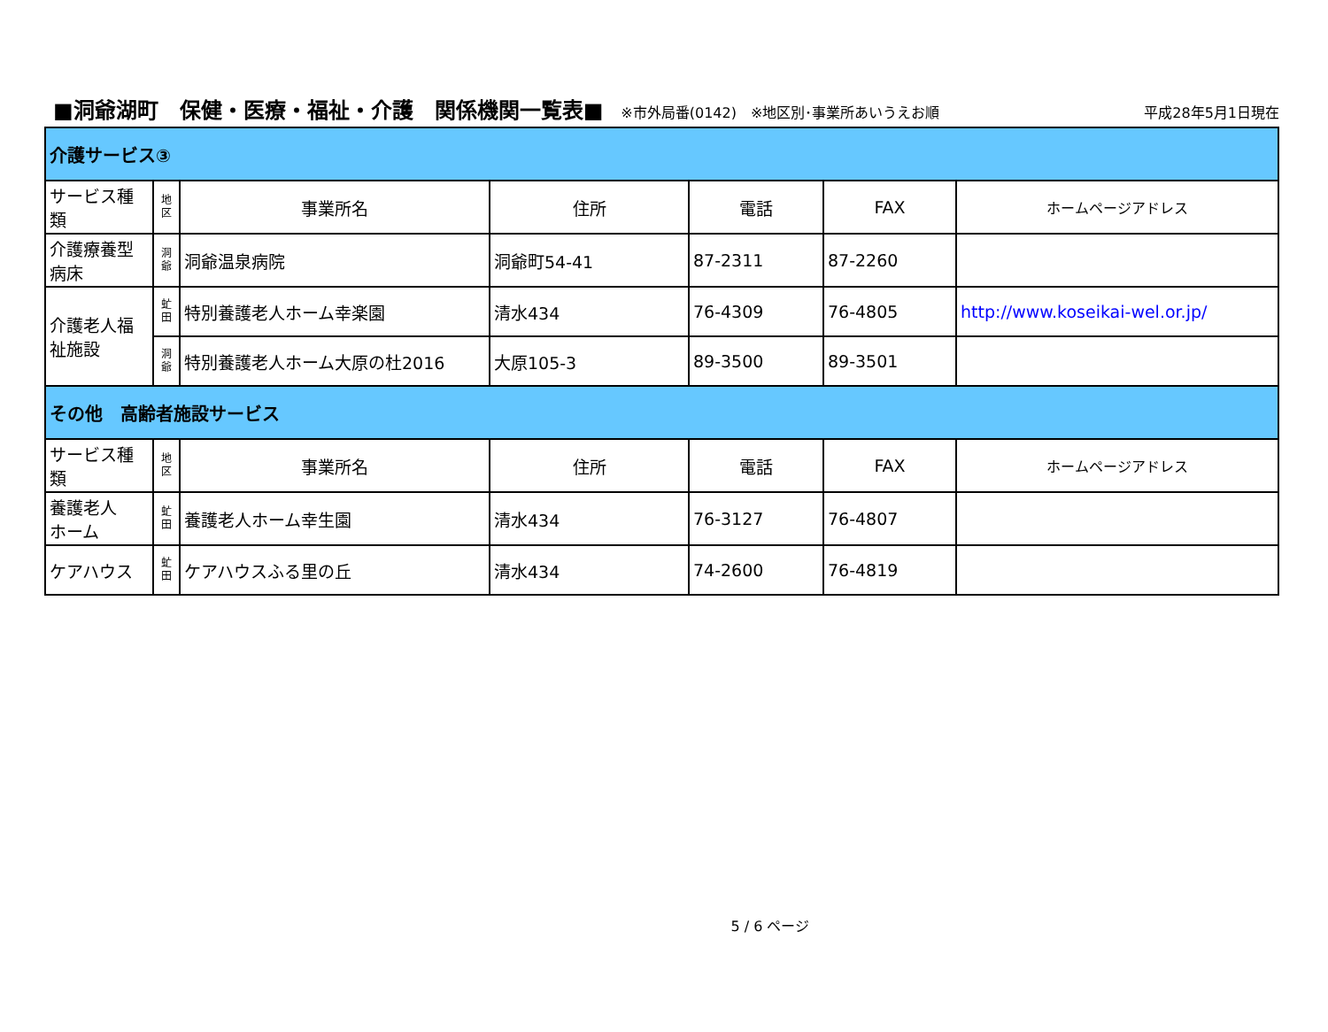■洞爺湖町　保健・医療・福祉・介護　関係機関一覧表■ ※市外局番(0142)　※地区別･事業所あいうえお順 平成28年5月1日現在
| 介護サービス③ | | | | | | |
| サービス種類 | 地 区 | 事業所名 | 住所 | 電話 | FAX | ホームページアドレス |
| 介護療養型 病床 | 洞 爺 | 洞爺温泉病院 | 洞爺町54-41 | 87-2311 | 87-2260 | |
| 介護老人福 祉施設 | 虻 田 | 特別養護老人ホーム幸楽園 | 清水434 | 76-4309 | 76-4805 | http://www.koseikai-wel.or.jp/ |
| | 洞 爺 | 特別養護老人ホーム大原の杜2016 | 大原105-3 | 89-3500 | 89-3501 | |
| その他 高齢者施設サービス | | | | | | |
| サービス種類 | 地 区 | 事業所名 | 住所 | 電話 | FAX | ホームページアドレス |
| 養護老人 ホーム | 虻 田 | 養護老人ホーム幸生園 | 清水434 | 76-3127 | 76-4807 | |
| ケアハウス | 虻 田 | ケアハウスふる里の丘 | 清水434 | 74-2600 | 76-4819 | |
5 / 6 ページ